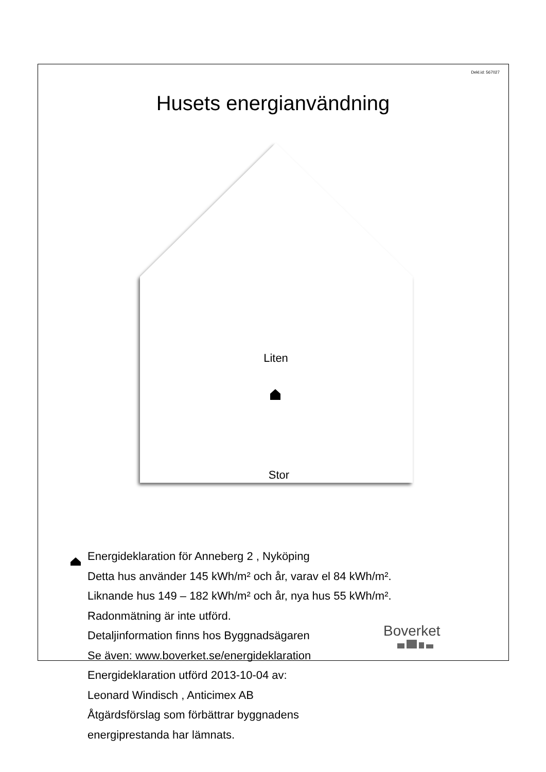Dekl.id: 567027
Husets energianvändning
Liten
Stor
Energideklaration för Anneberg 2 , Nyköping
Detta hus använder 145 kWh/m² och år, varav el 84 kWh/m².
Liknande hus 149 – 182 kWh/m² och år, nya hus 55 kWh/m².
Radonmätning är inte utförd.
Detaljinformation finns hos Byggnadsägaren
Se även: www.boverket.se/energideklaration
Energideklaration utförd 2013-10-04 av:
Leonard Windisch , Anticimex AB
Åtgärdsförslag som förbättrar byggnadens
energiprestanda har lämnats.
Boverket